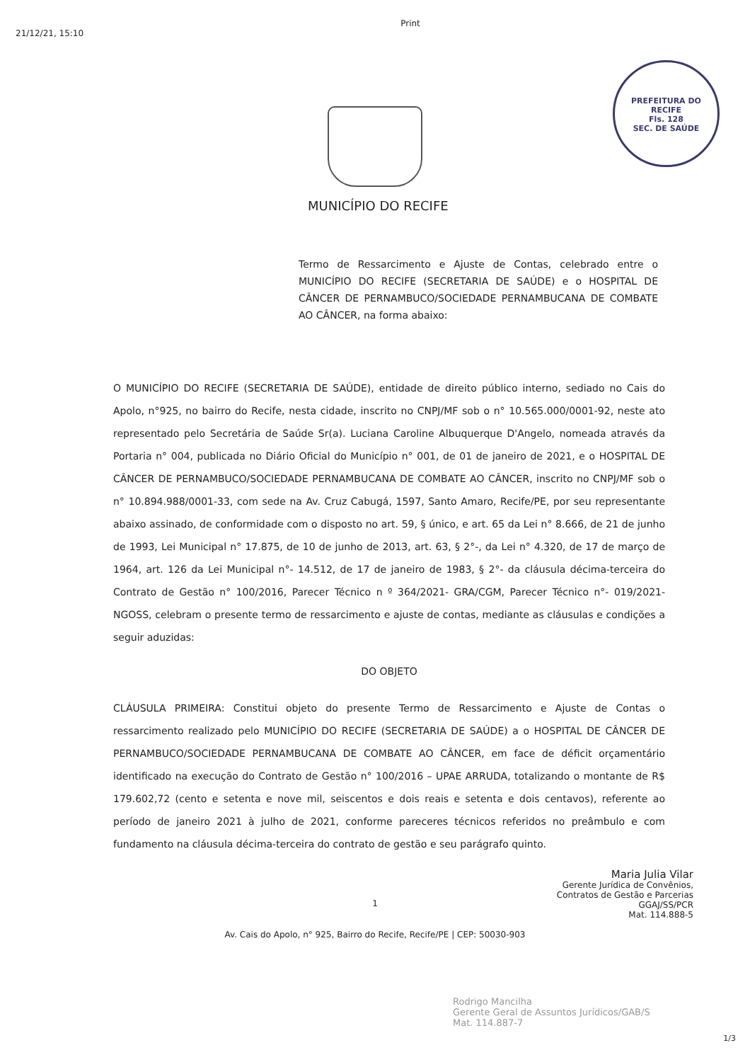21/12/21, 15:10
Print
PREFEITURA DO RECIFE
Fls. 128
SEC. DE SAÚDE
MUNICÍPIO DO RECIFE
Termo de Ressarcimento e Ajuste de Contas, celebrado entre o MUNICÍPIO DO RECIFE (SECRETARIA DE SAÚDE) e o HOSPITAL DE CÂNCER DE PERNAMBUCO/SOCIEDADE PERNAMBUCANA DE COMBATE AO CÂNCER, na forma abaixo:
O MUNICÍPIO DO RECIFE (SECRETARIA DE SAÚDE), entidade de direito público interno, sediado no Cais do Apolo, n°925, no bairro do Recife, nesta cidade, inscrito no CNPJ/MF sob o n° 10.565.000/0001-92, neste ato representado pelo Secretária de Saúde Sr(a). Luciana Caroline Albuquerque D'Angelo, nomeada através da Portaria n° 004, publicada no Diário Oficial do Município n° 001, de 01 de janeiro de 2021, e o HOSPITAL DE CÂNCER DE PERNAMBUCO/SOCIEDADE PERNAMBUCANA DE COMBATE AO CÂNCER, inscrito no CNPJ/MF sob o n° 10.894.988/0001-33, com sede na Av. Cruz Cabugá, 1597, Santo Amaro, Recife/PE, por seu representante abaixo assinado, de conformidade com o disposto no art. 59, § único, e art. 65 da Lei n° 8.666, de 21 de junho de 1993, Lei Municipal n° 17.875, de 10 de junho de 2013, art. 63, § 2°-, da Lei n° 4.320, de 17 de março de 1964, art. 126 da Lei Municipal n°- 14.512, de 17 de janeiro de 1983, § 2°- da cláusula décima-terceira do Contrato de Gestão n° 100/2016, Parecer Técnico n º 364/2021- GRA/CGM, Parecer Técnico n°- 019/2021-NGOSS, celebram o presente termo de ressarcimento e ajuste de contas, mediante as cláusulas e condições a seguir aduzidas:
DO OBJETO
CLÁUSULA PRIMEIRA: Constitui objeto do presente Termo de Ressarcimento e Ajuste de Contas o ressarcimento realizado pelo MUNICÍPIO DO RECIFE (SECRETARIA DE SAÚDE) a o HOSPITAL DE CÂNCER DE PERNAMBUCO/SOCIEDADE PERNAMBUCANA DE COMBATE AO CÂNCER, em face de déficit orçamentário identificado na execução do Contrato de Gestão n° 100/2016 – UPAE ARRUDA, totalizando o montante de R$ 179.602,72 (cento e setenta e nove mil, seiscentos e dois reais e setenta e dois centavos), referente ao período de janeiro 2021 à julho de 2021, conforme pareceres técnicos referidos no preâmbulo e com fundamento na cláusula décima-terceira do contrato de gestão e seu parágrafo quinto.
Maria Julia Vilar
Gerente Jurídica de Convênios,
Contratos de Gestão e Parcerias
GGAJ/SS/PCR
Mat. 114.888-5
1
Av. Cais do Apolo, n° 925, Bairro do Recife, Recife/PE | CEP: 50030-903
Rodrigo Mancilha
Gerente Geral de Assuntos Jurídicos/GAB/S
Mat. 114.887-7
1/3